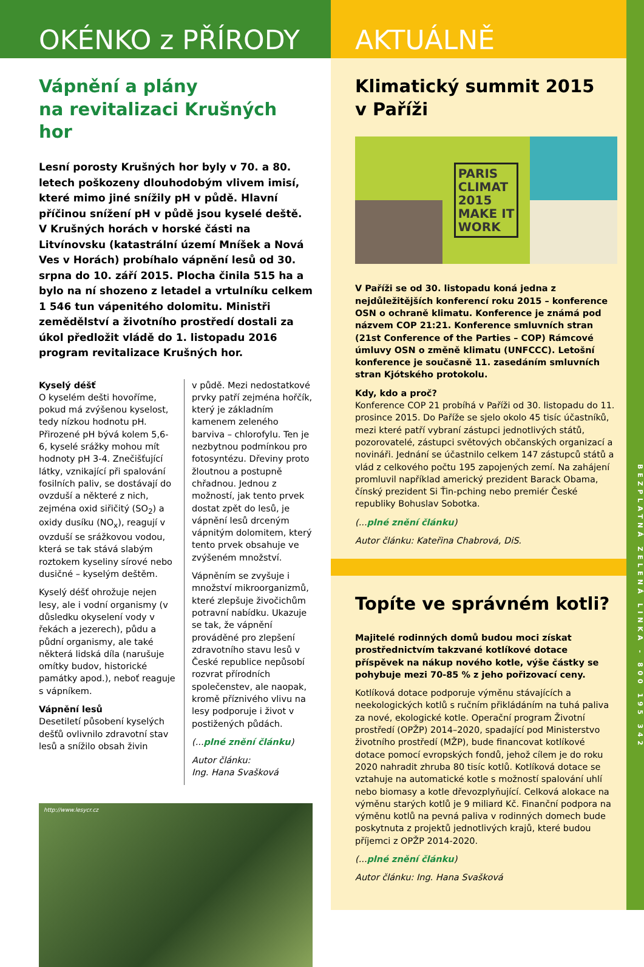OKÉNKO z PŘÍRODY
Vápnění a plány
na revitalizaci Krušných hor
Lesní porosty Krušných hor byly v 70. a 80. letech poškozeny dlouhodobým vlivem imisí, které mimo jiné snížily pH v půdě. Hlavní příčinou snížení pH v půdě jsou kyselé deště. V Krušných horách v horské části na Litvínovsku (katastrální území Mníšek a Nová Ves v Horách) probíhalo vápnění lesů od 30. srpna do 10. září 2015. Plocha činila 515 ha a bylo na ní shozeno z letadel a vrtulníku celkem 1 546 tun vápenitého dolomitu. Ministři zemědělství a životního prostředí dostali za úkol předložit vládě do 1. listopadu 2016 program revitalizace Krušných hor.
Kyselý déšť
O kyselém dešti hovoříme, pokud má zvýšenou kyselost, tedy nízkou hodnotu pH. Přirozené pH bývá kolem 5,6-6, kyselé srážky mohou mít hodnoty pH 3-4. Znečišťující látky, vznikající při spalování fosilních paliv, se dostávají do ovzduší a některé z nich, zejména oxid siřičitý (SO<sub>2</sub>) a oxidy dusíku (NO<sub>x</sub>), reagují v ovzduší se srážkovou vodou, která se tak stává slabým roztokem kyseliny sírové nebo dusičné – kyselým deštěm.
Kyselý déšť ohrožuje nejen lesy, ale i vodní organismy (v důsledku okyselení vody v řekách a jezerech), půdu a půdní organismy, ale také některá lidská díla (narušuje omítky budov, historické památky apod.), neboť reaguje s vápníkem.
Vápnění lesů
Desetiletí působení kyselých dešťů ovlivnilo zdravotní stav lesů a snížilo obsah živin
v půdě. Mezi nedostatkové prvky patří zejména hořčík, který je základním kamenem zeleného barviva – chlorofylu. Ten je nezbytnou podmínkou pro fotosyntézu. Dřeviny proto žloutnou a postupně chřadnou. Jednou z možností, jak tento prvek dostat zpět do lesů, je vápnění lesů drceným vápnitým dolomitem, který tento prvek obsahuje ve zvýšeném množství.
Vápněním se zvyšuje i množství mikroorganizmů, které zlepšuje živočichům potravní nabídku. Ukazuje se tak, že vápnění prováděné pro zlepšení zdravotního stavu lesů v České republice nepůsobí rozvrat přírodních společenstev, ale naopak, kromě příznivého vlivu na lesy podporuje i život v postižených půdách.
(...plné znění článku)
Autor článku:
Ing. Hana Svašková
http://www.lesycr.cz
AKTUÁLNĚ
Klimatický summit 2015
v Paříži
PARIS
CLIMAT
2015
MAKE IT
WORK
V Paříži se od 30. listopadu koná jedna z nejdůležitějších konferencí roku 2015 – konference OSN o ochraně klimatu. Konference je známá pod názvem COP 21:21. Konference smluvních stran (21st Conference of the Parties – COP) Rámcové úmluvy OSN o změně klimatu (UNFCCC). Letošní konference je současně 11. zasedáním smluvních stran Kjótského protokolu.
Kdy, kdo a proč?
Konference COP 21 probíhá v Paříži od 30. listopadu do 11. prosince 2015. Do Paříže se sjelo okolo 45 tisíc účastníků, mezi které patří vybraní zástupci jednotlivých států, pozorovatelé, zástupci světových občanských organizací a novináři. Jednání se účastnilo celkem 147 zástupců států a vlád z celkového počtu 195 zapojených zemí. Na zahájení promluvil například americký prezident Barack Obama, čínský prezident Si Ťin-pching nebo premiér České republiky Bohuslav Sobotka.
(...plné znění článku)
Autor článku: Kateřina Chabrová, DiS.
Topíte ve správném kotli?
Majitelé rodinných domů budou moci získat prostřednictvím takzvané kotlíkové dotace příspěvek na nákup nového kotle, výše částky se pohybuje mezi 70-85 % z jeho pořizovací ceny.
Kotlíková dotace podporuje výměnu stávajících a neekologických kotlů s ručním přikládáním na tuhá paliva za nové, ekologické kotle. Operační program Životní prostředí (OPŽP) 2014–2020, spadající pod Ministerstvo životního prostředí (MŽP), bude financovat kotlíkové dotace pomocí evropských fondů, jehož cílem je do roku 2020 nahradit zhruba 80 tisíc kotlů. Kotlíková dotace se vztahuje na automatické kotle s možností spalování uhlí nebo biomasy a kotle dřevozplyňující. Celková alokace na výměnu starých kotlů je 9 miliard Kč. Finanční podpora na výměnu kotlů na pevná paliva v rodinných domech bude poskytnuta z projektů jednotlivých krajů, které budou příjemci z OPŽP 2014-2020.
(...plné znění článku)
Autor článku: Ing. Hana Svašková
BEZPLATNÁ ZELENÁ LINKA - 800 195 342